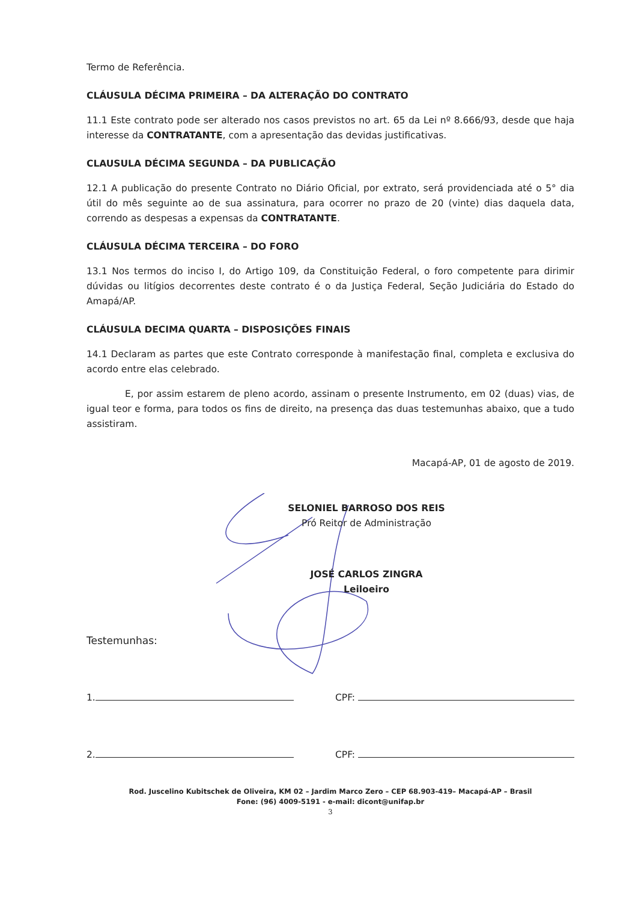Termo de Referência.
CLÁUSULA DÉCIMA PRIMEIRA – DA ALTERAÇÃO DO CONTRATO
11.1 Este contrato pode ser alterado nos casos previstos no art. 65 da Lei nº 8.666/93, desde que haja interesse da CONTRATANTE, com a apresentação das devidas justificativas.
CLAUSULA DÉCIMA SEGUNDA – DA PUBLICAÇÃO
12.1 A publicação do presente Contrato no Diário Oficial, por extrato, será providenciada até o 5° dia útil do mês seguinte ao de sua assinatura, para ocorrer no prazo de 20 (vinte) dias daquela data, correndo as despesas a expensas da CONTRATANTE.
CLÁUSULA DÉCIMA TERCEIRA – DO FORO
13.1 Nos termos do inciso I, do Artigo 109, da Constituição Federal, o foro competente para dirimir dúvidas ou litígios decorrentes deste contrato é o da Justiça Federal, Seção Judiciária do Estado do Amapá/AP.
CLÁUSULA DECIMA QUARTA – DISPOSIÇÕES FINAIS
14.1 Declaram as partes que este Contrato corresponde à manifestação final, completa e exclusiva do acordo entre elas celebrado.
E, por assim estarem de pleno acordo, assinam o presente Instrumento, em 02 (duas) vias, de igual teor e forma, para todos os fins de direito, na presença das duas testemunhas abaixo, que a tudo assistiram.
Macapá-AP, 01 de agosto de 2019.
SELONIEL BARROSO DOS REIS
Pró Reitor de Administração
JOSÉ CARLOS ZINGRA
Leiloeiro
Testemunhas:
1. CPF:
2. CPF:
Rod. Juscelino Kubitschek de Oliveira, KM 02 – Jardim Marco Zero – CEP 68.903-419– Macapá-AP – Brasil
Fone: (96) 4009-5191 - e-mail: dicont@unifap.br
3